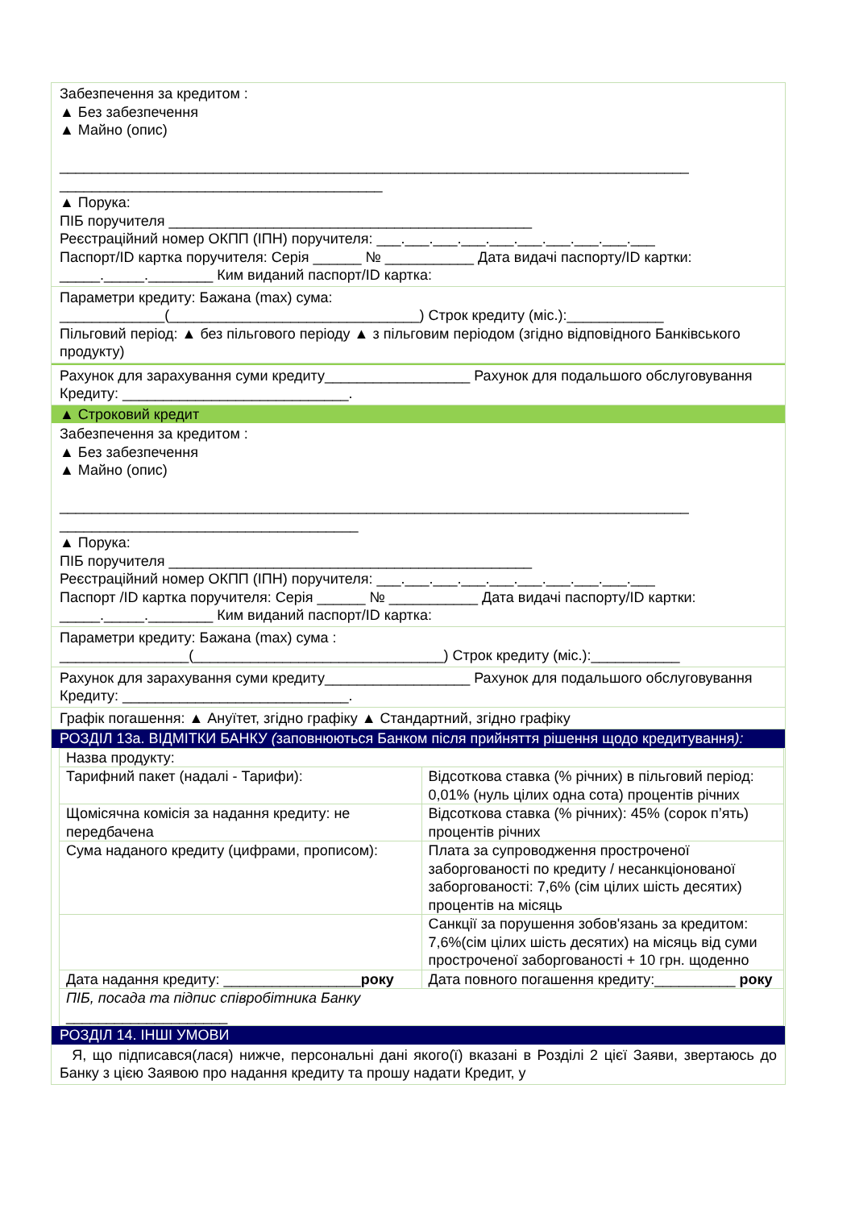Забезпечення за кредитом :
▲ Без забезпечення
▲ Майно (опис)
______________________________________________________________________________
________________________________________
▲ Порука:
ПІБ поручителя _____________________________________________
Реєстраційний номер ОКПП (ІПН) поручителя: ___.___.___.___.___.___.___.___.___.___
Паспорт/ID картка поручителя: Серія ______ № ___________ Дата видачі паспорту/ID картки: _____._____.________ Ким виданий паспорт/ID картка:
Параметри кредиту: Бажана (max) сума:
_____________(_______________________________) Строк кредиту (міс.):____________
Пільговий період: ▲ без пільгового періоду ▲ з пільговим періодом (згідно відповідного Банківського продукту)
Рахунок для зарахування суми кредиту__________________ Рахунок для подальшого обслуговування Кредиту: ____________________________.
▲ Строковий кредит
Забезпечення за кредитом :
▲ Без забезпечення
▲ Майно (опис)
______________________________________________________________________________
_____________________________________
▲ Порука:
ПІБ поручителя _____________________________________________
Реєстраційний номер ОКПП (ІПН) поручителя: ___.___.___.___.___.___.___.___.___.___
Паспорт /ID картка поручителя: Серія ______ № ___________ Дата видачі паспорту/ID картки: _____._____.________ Ким виданий паспорт/ID картка:
Параметри кредиту: Бажана (max) сума :
________________(_______________________________) Строк кредиту (міс.):___________
Рахунок для зарахування суми кредиту__________________ Рахунок для подальшого обслуговування Кредиту: ____________________________.
Графік погашення: ▲ Ануїтет, згідно графіку ▲ Стандартний, згідно графіку
РОЗДІЛ 13а. ВІДМІТКИ БАНКУ (заповнюються Банком після прийняття рішення щодо кредитування):
| Назва продукту: | |
| Тарифний пакет (надалі - Тарифи): | Відсоткова ставка (% річних) в пільговий період: 0,01% (нуль цілих одна сота) процентів річних |
| Щомісячна комісія за надання кредиту: не передбачена | Відсоткова ставка (% річних): 45% (сорок п’ять) процентів річних |
| Сума наданого кредиту (цифрами, прописом): | Плата за супроводження простроченої заборгованості по кредиту / несанкціонованої заборгованості: 7,6% (сім цілих шість десятих) процентів на місяць |
| | Санкції за порушення зобов'язань за кредитом: 7,6%(сім цілих шість десятих) на місяць від суми простроченої заборгованості + 10 грн. щоденно |
| Дата надання кредиту: _________________ року | Дата повного погашення кредиту:__________ року |
| ПІБ, посада та підпис співробітника Банку ____________________ | |
РОЗДІЛ 14. ІНШІ УМОВИ
Я, що підписався(лася) нижче, персональні дані якого(ї) вказані в Розділі 2 цієї Заяви, звертаюсь до Банку з цією Заявою про надання кредиту та прошу надати Кредит, у